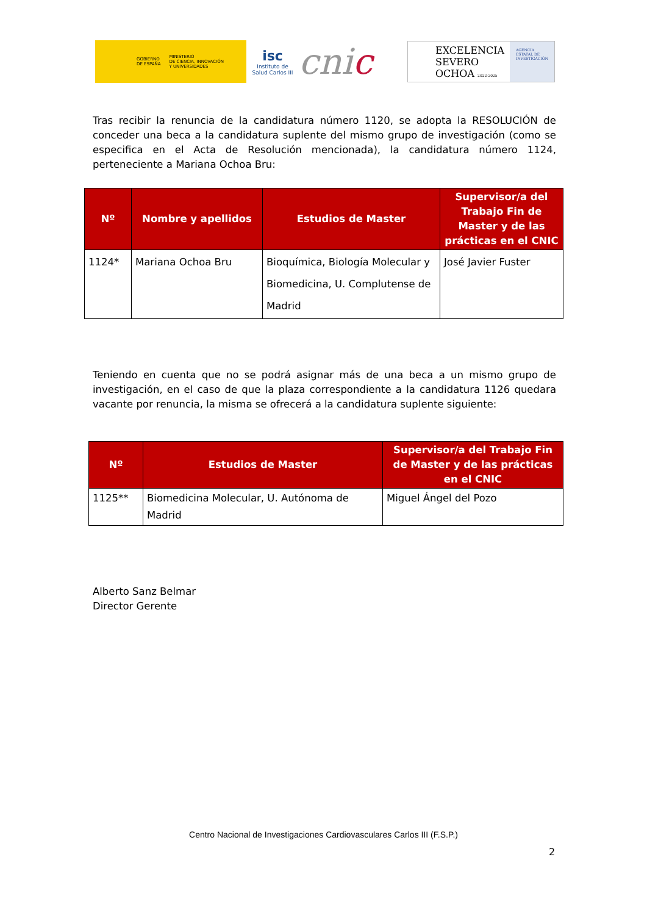GOBIERNO
DE ESPAÑA
MINISTERIO
DE CIENCIA, INNOVACIÓN
Y UNIVERSIDADES
isc
Instituto de Salud Carlos III
cnic
EXCELENCIA
SEVERO
OCHOA 2022-2025
AGENCIA
ESTATAL DE
INVESTIGACIÓN
Tras recibir la renuncia de la candidatura número 1120, se adopta la RESOLUCIÓN de conceder una beca a la candidatura suplente del mismo grupo de investigación (como se especifica en el Acta de Resolución mencionada), la candidatura número 1124, perteneciente a Mariana Ochoa Bru:
| Nº | Nombre y apellidos | Estudios de Master | Supervisor/a del Trabajo Fin de Master y de las prácticas en el CNIC |
| --- | --- | --- | --- |
| 1124* | Mariana Ochoa Bru | Bioquímica, Biología Molecular y Biomedicina, U. Complutense de Madrid | José Javier Fuster |
Teniendo en cuenta que no se podrá asignar más de una beca a un mismo grupo de investigación, en el caso de que la plaza correspondiente a la candidatura 1126 quedara vacante por renuncia, la misma se ofrecerá a la candidatura suplente siguiente:
| Nº | Estudios de Master | Supervisor/a del Trabajo Fin de Master y de las prácticas en el CNIC |
| --- | --- | --- |
| 1125** | Biomedicina Molecular, U. Autónoma de Madrid | Miguel Ángel del Pozo |
Alberto Sanz Belmar
Director Gerente
Centro Nacional de Investigaciones Cardiovasculares Carlos III (F.S.P.)
2